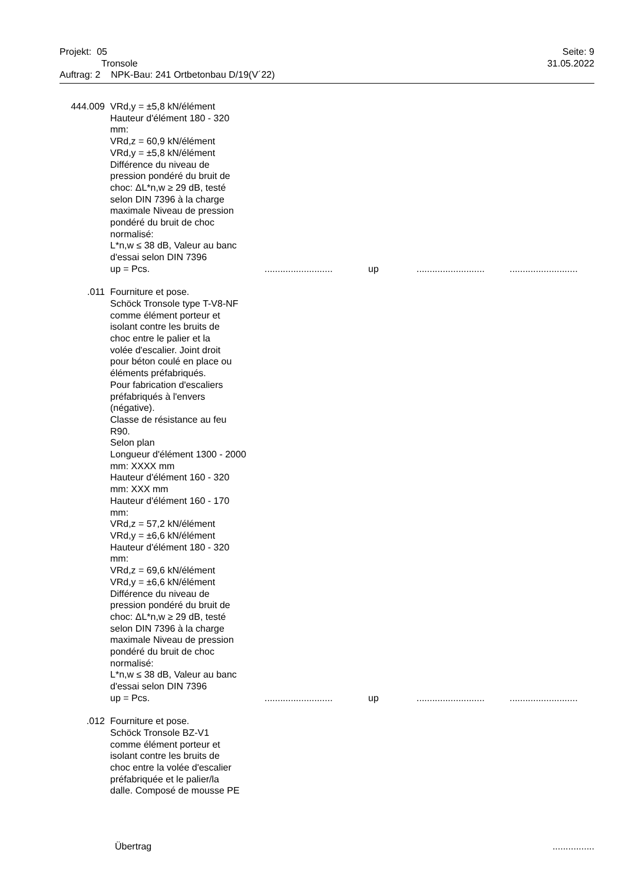Projekt: 05 Seite: 9
Tronsole 31.05.2022
Auftrag: 2 NPK-Bau: 241 Ortbetonbau D/19(V´22)
444.009 VRd,y = ±5,8 kN/élément
Hauteur d'élément 180 - 320
mm:
VRd,z = 60,9 kN/élément
VRd,y = ±5,8 kN/élément
Différence du niveau de
pression pondéré du bruit de
choc: ΔL*n,w ≥ 29 dB, testé
selon DIN 7396 à la charge
maximale Niveau de pression
pondéré du bruit de choc
normalisé:
L*n,w ≤ 38 dB, Valeur au banc
d'essai selon DIN 7396
up = Pcs........................... up....................................................
.011 Fourniture et pose.
Schöck Tronsole type T-V8-NF
comme élément porteur et
isolant contre les bruits de
choc entre le palier et la
volée d'escalier. Joint droit
pour béton coulé en place ou
éléments préfabriqués.
Pour fabrication d'escaliers
préfabriqués à l'envers
(négative).
Classe de résistance au feu
R90.
Selon plan
Longueur d'élément 1300 - 2000
mm: XXXX mm
Hauteur d'élément 160 - 320
mm: XXX mm
Hauteur d'élément 160 - 170
mm:
VRd,z = 57,2 kN/élément
VRd,y = ±6,6 kN/élément
Hauteur d'élément 180 - 320
mm:
VRd,z = 69,6 kN/élément
VRd,y = ±6,6 kN/élément
Différence du niveau de
pression pondéré du bruit de
choc: ΔL*n,w ≥ 29 dB, testé
selon DIN 7396 à la charge
maximale Niveau de pression
pondéré du bruit de choc
normalisé:
L*n,w ≤ 38 dB, Valeur au banc
d'essai selon DIN 7396
up = Pcs........................... up....................................................
.012 Fourniture et pose.
Schöck Tronsole BZ-V1
comme élément porteur et
isolant contre les bruits de
choc entre la volée d'escalier
préfabriquée et le palier/la
dalle. Composé de mousse PE
Übertrag................